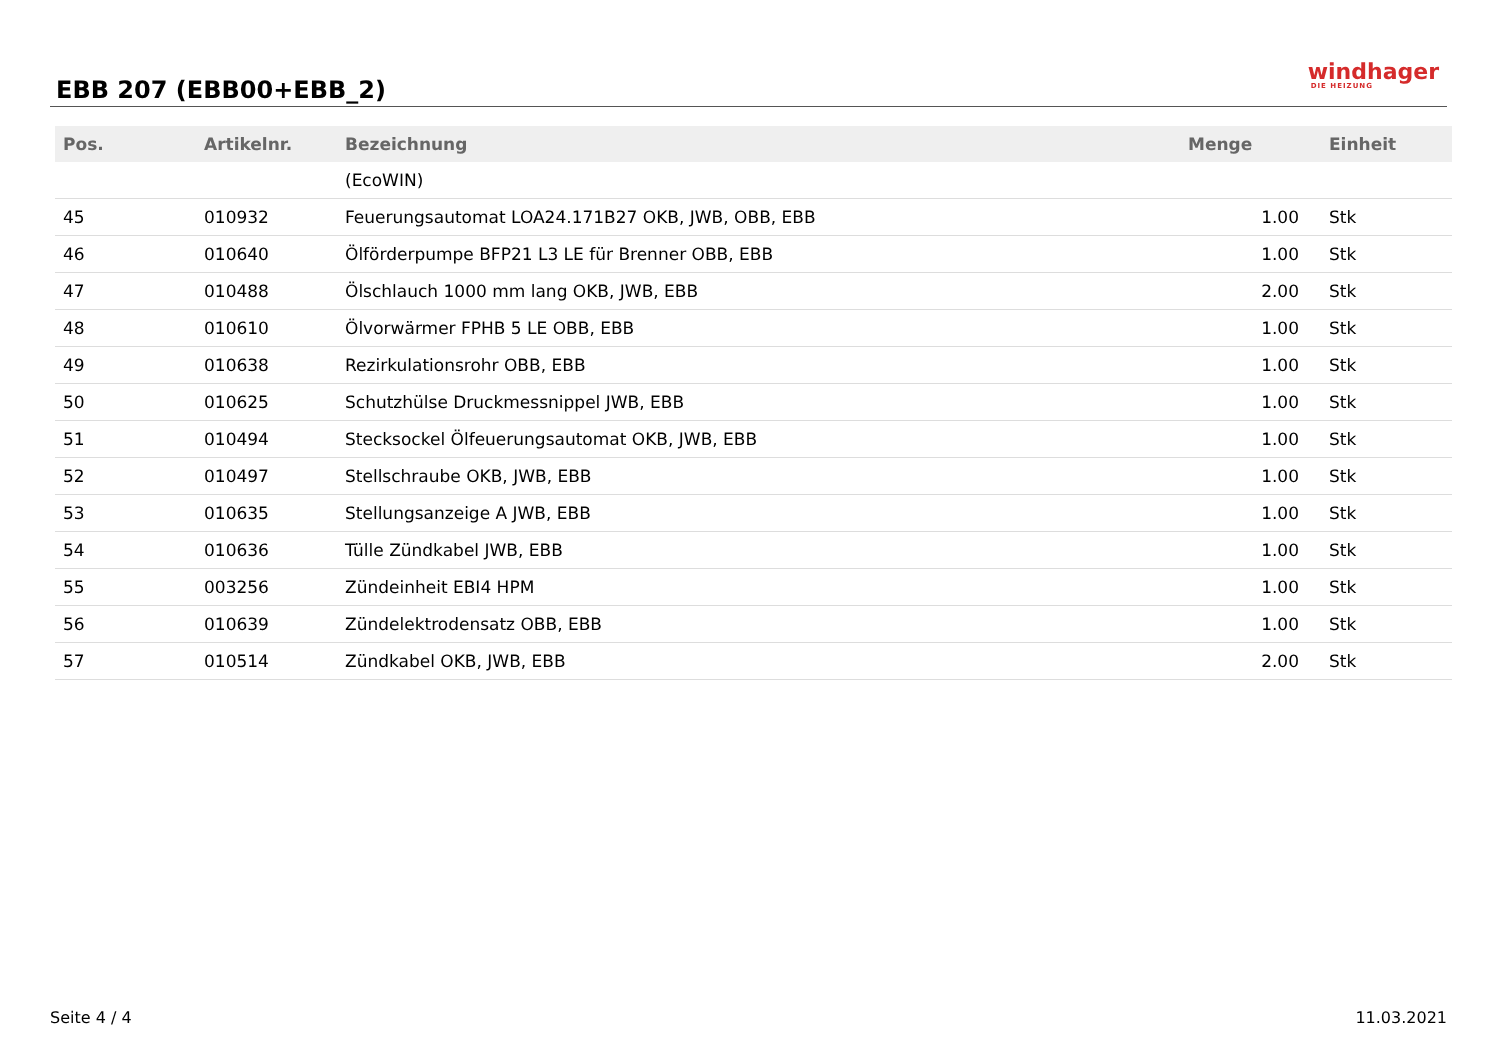EBB 207 (EBB00+EBB_2)
windhager
DIE HEIZUNG
| Pos. | Artikelnr. | Bezeichnung | Menge | Einheit |
| --- | --- | --- | --- | --- |
| | | (EcoWIN) | | |
| 45 | 010932 | Feuerungsautomat LOA24.171B27 OKB, JWB, OBB, EBB | 1.00 | Stk |
| 46 | 010640 | Ölförderpumpe BFP21 L3 LE für Brenner OBB, EBB | 1.00 | Stk |
| 47 | 010488 | Ölschlauch 1000 mm lang OKB, JWB, EBB | 2.00 | Stk |
| 48 | 010610 | Ölvorwärmer FPHB 5 LE OBB, EBB | 1.00 | Stk |
| 49 | 010638 | Rezirkulationsrohr OBB, EBB | 1.00 | Stk |
| 50 | 010625 | Schutzhülse Druckmessnippel JWB, EBB | 1.00 | Stk |
| 51 | 010494 | Stecksockel Ölfeuerungsautomat OKB, JWB, EBB | 1.00 | Stk |
| 52 | 010497 | Stellschraube OKB, JWB, EBB | 1.00 | Stk |
| 53 | 010635 | Stellungsanzeige A JWB, EBB | 1.00 | Stk |
| 54 | 010636 | Tülle Zündkabel JWB, EBB | 1.00 | Stk |
| 55 | 003256 | Zündeinheit EBI4 HPM | 1.00 | Stk |
| 56 | 010639 | Zündelektrodensatz OBB, EBB | 1.00 | Stk |
| 57 | 010514 | Zündkabel OKB, JWB, EBB | 2.00 | Stk |
Seite 4 / 4 11.03.2021